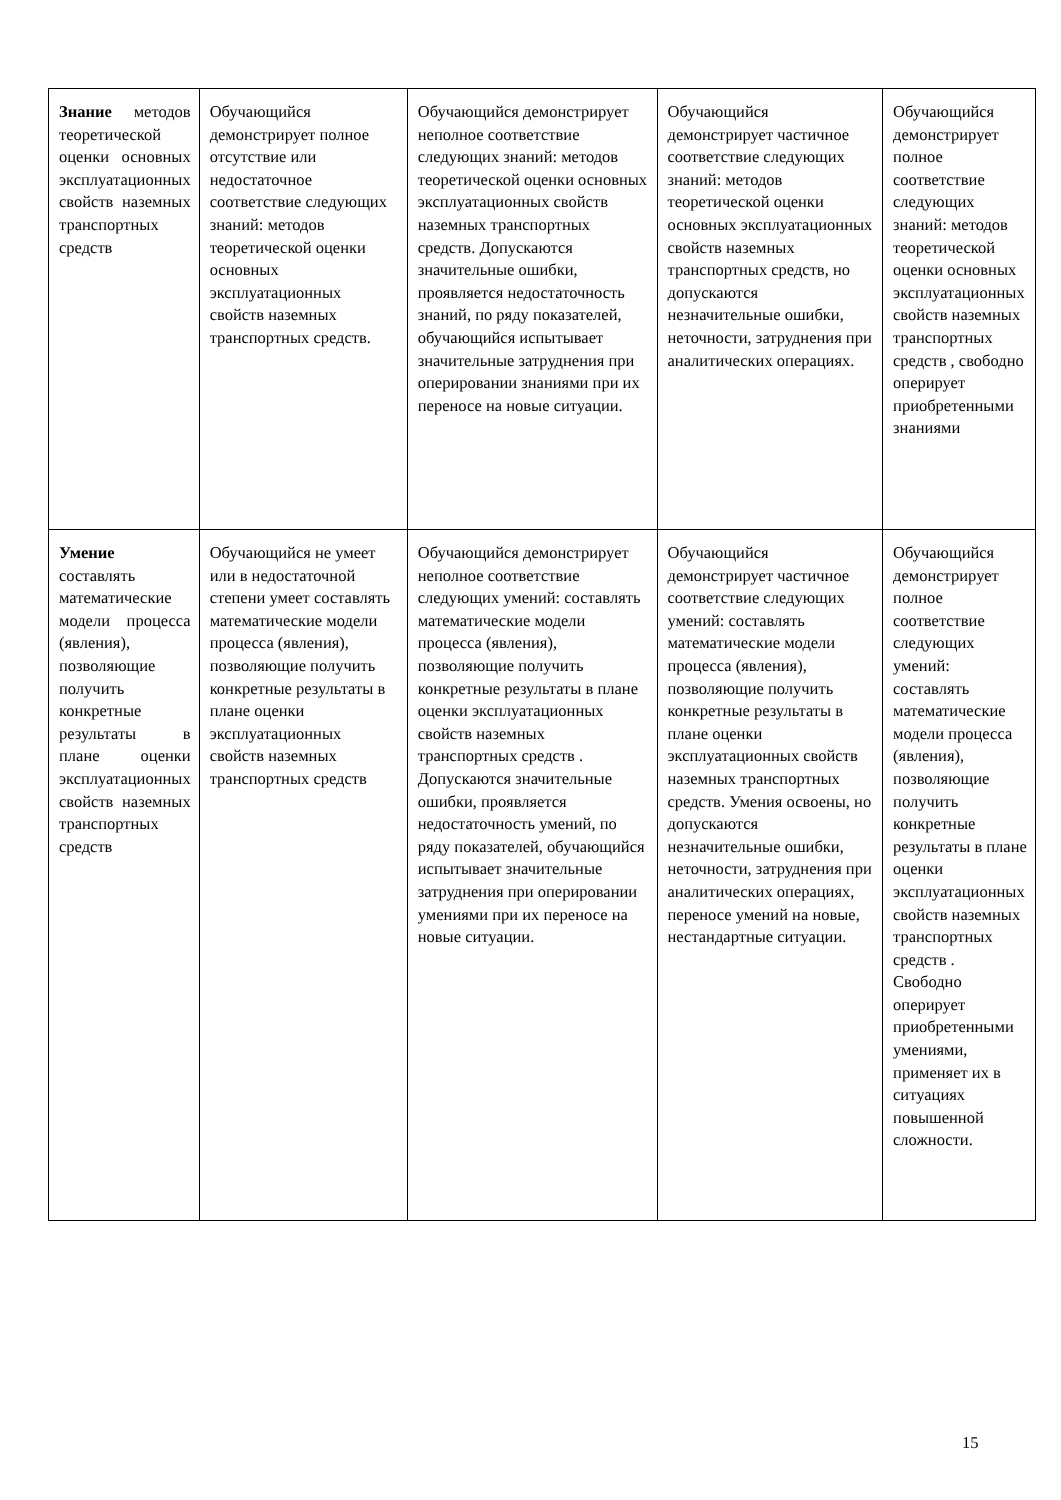| Знание методов теоретической оценки основных эксплуатационных свойств наземных транспортных средств | Обучающийся демонстрирует полное отсутствие или недостаточное соответствие следующих знаний: методов теоретической оценки основных эксплуатационных свойств наземных транспортных средств. | Обучающийся демонстрирует неполное соответствие следующих знаний: методов теоретической оценки основных эксплуатационных свойств наземных транспортных средств. Допускаются значительные ошибки, проявляется недостаточность знаний, по ряду показателей, обучающийся испытывает значительные затруднения при оперировании знаниями при их переносе на новые ситуации. | Обучающийся демонстрирует частичное соответствие следующих знаний: методов теоретической оценки основных эксплуатационных свойств наземных транспортных средств, но допускаются незначительные ошибки, неточности, затруднения при аналитических операциях. | Обучающийся демонстрирует полное соответствие следующих знаний: методов теоретической оценки основных эксплуатационных свойств наземных транспортных средств , свободно оперирует приобретенными знаниями |
| Умение составлять математические модели процесса (явления), позволяющие получить конкретные результаты в плане оценки эксплуатационных свойств наземных транспортных средств | Обучающийся не умеет или в недостаточной степени умеет составлять математические модели процесса (явления), позволяющие получить конкретные результаты в плане оценки эксплуатационных свойств наземных транспортных средств | Обучающийся демонстрирует неполное соответствие следующих умений: составлять математические модели процесса (явления), позволяющие получить конкретные результаты в плане оценки эксплуатационных свойств наземных транспортных средств . Допускаются значительные ошибки, проявляется недостаточность умений, по ряду показателей, обучающийся испытывает значительные затруднения при оперировании умениями при их переносе на новые ситуации. | Обучающийся демонстрирует частичное соответствие следующих умений: составлять математические модели процесса (явления), позволяющие получить конкретные результаты в плане оценки эксплуатационных свойств наземных транспортных средств. Умения освоены, но допускаются незначительные ошибки, неточности, затруднения при аналитических операциях, переносе умений на новые, нестандартные ситуации. | Обучающийся демонстрирует полное соответствие следующих умений: составлять математические модели процесса (явления), позволяющие получить конкретные результаты в плане оценки эксплуатационных свойств наземных транспортных средств . Свободно оперирует приобретенными умениями, применяет их в ситуациях повышенной сложности. |
15